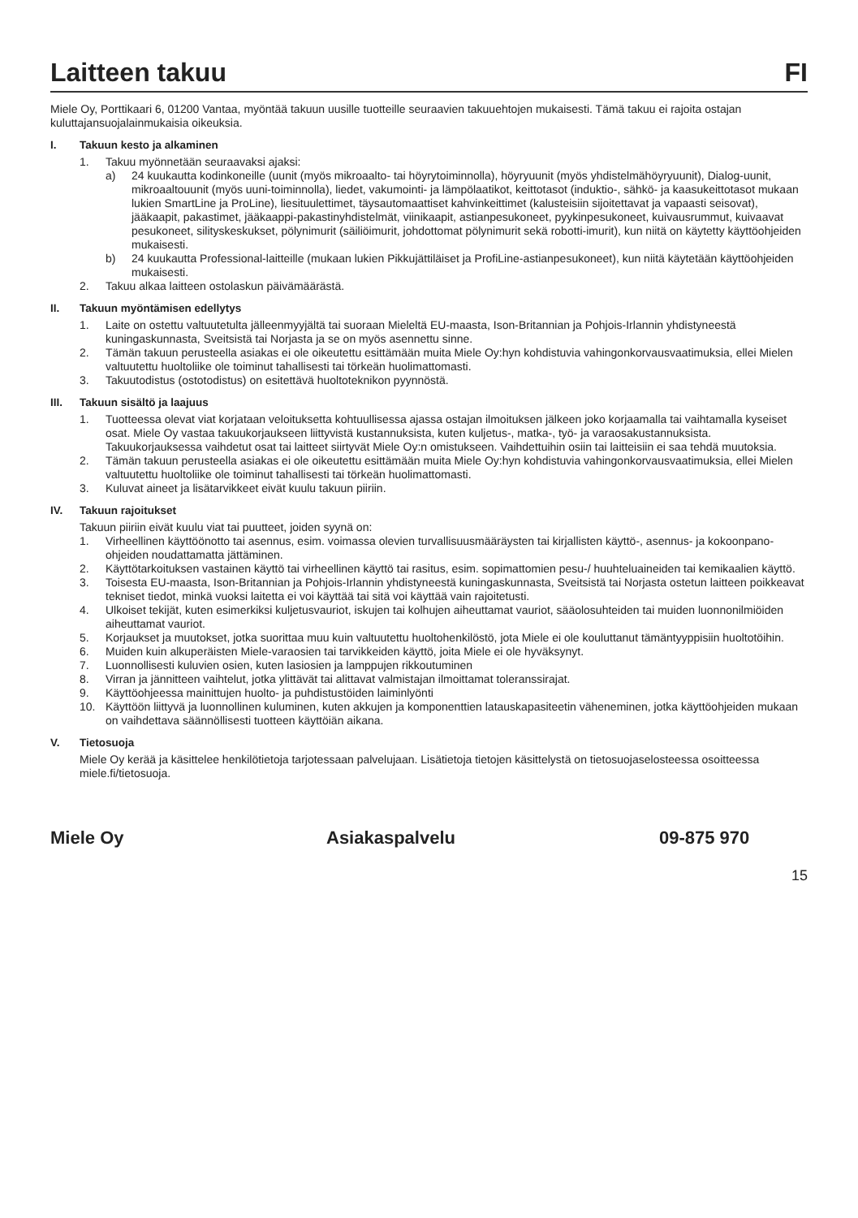Laitteen takuu FI
Miele Oy, Porttikaari 6, 01200 Vantaa, myöntää takuun uusille tuotteille seuraavien takuuehtojen mukaisesti. Tämä takuu ei rajoita ostajan kuluttajansuojalainmukaisia oikeuksia.
I. Takuun kesto ja alkaminen
1. Takuu myönnetään seuraavaksi ajaksi:
a) 24 kuukautta kodinkoneille (uunit (myös mikroaalto- tai höyrytoiminnolla), höyryuunit (myös yhdistelmähöyryuunit), Dialog-uunit, mikroaaltouunit (myös uuni-toiminnolla), liedet, vakumointi- ja lämpölaatikot, keittotasot (induktio-, sähkö- ja kaasukeittotasot mukaan lukien SmartLine ja ProLine), liesituulettimet, täysautomaattiset kahvinkeittimet (kalusteisiin sijoitettavat ja vapaasti seisovat), jääkaapit, pakastimet, jääkaappi-pakastinyhdistelmät, viinikaapit, astianpesukoneet, pyykinpesukoneet, kuivausrummut, kuivaavat pesukoneet, silityskeskukset, pölynimurit (säiliöimurit, johdottomat pölynimurit sekä robotti-imurit), kun niitä on käytetty käyttöohjeiden mukaisesti.
b) 24 kuukautta Professional-laitteille (mukaan lukien Pikkujättiläiset ja ProfiLine-astianpesukoneet), kun niitä käytetään käyttöohjeiden mukaisesti.
2. Takuu alkaa laitteen ostolaskun päivämäärästä.
II. Takuun myöntämisen edellytys
1. Laite on ostettu valtuutetulta jälleenmyyjältä tai suoraan Mieleltä EU-maasta, Ison-Britannian ja Pohjois-Irlannin yhdistyneestä kuningaskunnasta, Sveitsistä tai Norjasta ja se on myös asennettu sinne.
2. Tämän takuun perusteella asiakas ei ole oikeutettu esittämään muita Miele Oy:hyn kohdistuvia vahingonkorvausvaatimuksia, ellei Mielen valtuutettu huoltoliike ole toiminut tahallisesti tai törkeän huolimattomasti.
3. Takuutodistus (ostotodistus) on esitettävä huoltoteknikon pyynnöstä.
III. Takuun sisältö ja laajuus
1. Tuotteessa olevat viat korjataan veloituksetta kohtuullisessa ajassa ostajan ilmoituksen jälkeen joko korjaamalla tai vaihtamalla kyseiset osat. Miele Oy vastaa takuukorjaukseen liittyvistä kustannuksista, kuten kuljetus-, matka-, työ- ja varaosakustannuksista. Takuukorjauksessa vaihdetut osat tai laitteet siirtyvät Miele Oy:n omistukseen. Vaihdettuihin osiin tai laitteisiin ei saa tehdä muutoksia.
2. Tämän takuun perusteella asiakas ei ole oikeutettu esittämään muita Miele Oy:hyn kohdistuvia vahingonkorvausvaatimuksia, ellei Mielen valtuutettu huoltoliike ole toiminut tahallisesti tai törkeän huolimattomasti.
3. Kuluvat aineet ja lisätarvikkeet eivät kuulu takuun piiriin.
IV. Takuun rajoitukset
Takuun piiriin eivät kuulu viat tai puutteet, joiden syynä on:
1. Virheellinen käyttöönotto tai asennus, esim. voimassa olevien turvallisuusmääräysten tai kirjallisten käyttö-, asennus- ja kokoonpano-ohjeiden noudattamatta jättäminen.
2. Käyttötarkoituksen vastainen käyttö tai virheellinen käyttö tai rasitus, esim. sopimattomien pesu-/ huuhteluaineiden tai kemikaalien käyttö.
3. Toisesta EU-maasta, Ison-Britannian ja Pohjois-Irlannin yhdistyneestä kuningaskunnasta, Sveitsistä tai Norjasta ostetun laitteen poikkeavat tekniset tiedot, minkä vuoksi laitetta ei voi käyttää tai sitä voi käyttää vain rajoitetusti.
4. Ulkoiset tekijät, kuten esimerkiksi kuljetusvauriot, iskujen tai kolhujen aiheuttamat vauriot, sääolosuhteiden tai muiden luonnonilmiöiden aiheuttamat vauriot.
5. Korjaukset ja muutokset, jotka suorittaa muu kuin valtuutettu huoltohenkilöstö, jota Miele ei ole kouluttanut tämäntyyppisiin huoltotöihin.
6. Muiden kuin alkuperäisten Miele-varaosien tai tarvikkeiden käyttö, joita Miele ei ole hyväksynyt.
7. Luonnollisesti kuluvien osien, kuten lasiosien ja lamppujen rikkoutuminen
8. Virran ja jännitteen vaihtelut, jotka ylittävät tai alittavat valmistajan ilmoittamat toleranssirajat.
9. Käyttöohjeessa mainittujen huolto- ja puhdistustöiden laiminlyönti
10. Käyttöön liittyvä ja luonnollinen kuluminen, kuten akkujen ja komponenttien latauskapasiteetin väheneminen, jotka käyttöohjeiden mukaan on vaihdettava säännöllisesti tuotteen käyttöiän aikana.
V. Tietosuoja
Miele Oy kerää ja käsittelee henkilötietoja tarjotessaan palvelujaan. Lisätietoja tietojen käsittelystä on tietosuojaselosteessa osoitteessa miele.fi/tietosuoja.
Miele Oy Asiakaspalvelu 09-875 970
15